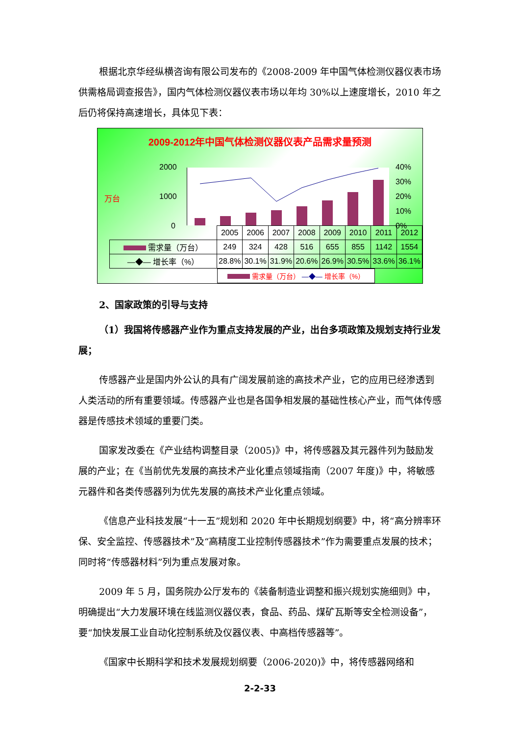根据北京华经纵横咨询有限公司发布的《2008-2009 年中国气体检测仪器仪表市场供需格局调查报告》，国内气体检测仪器仪表市场以年均 30%以上速度增长，2010 年之后仍将保持高速增长，具体见下表：
2009-2012年中国气体检测仪器仪表产品需求量预测
万台
2000
1000
0
40%
30%
20%
10%
0%
| | 2005 | 2006 | 2007 | 2008 | 2009 | 2010 | 2011 | 2012 |
| 需求量（万台） | 249 | 324 | 428 | 516 | 655 | 855 | 1142 | 1554 |
| —◆— 增长率（%） | 28.8% | 30.1% | 31.9% | 20.6% | 26.9% | 30.5% | 33.6% | 36.1% |
需求量（万台） —◆— 增长率（%）
2、国家政策的引导与支持
（1）我国将传感器产业作为重点支持发展的产业，出台多项政策及规划支持行业发展；
传感器产业是国内外公认的具有广阔发展前途的高技术产业，它的应用已经渗透到人类活动的所有重要领域。传感器产业也是各国争相发展的基础性核心产业，而气体传感器是传感技术领域的重要门类。
国家发改委在《产业结构调整目录（2005)》中，将传感器及其元器件列为鼓励发展的产业；在《当前优先发展的高技术产业化重点领域指南（2007 年度)》中，将敏感元器件和各类传感器列为优先发展的高技术产业化重点领域。
《信息产业科技发展“十一五”规划和 2020 年中长期规划纲要》中，将“高分辨率环保、安全监控、传感器技术”及“高精度工业控制传感器技术”作为需要重点发展的技术；同时将“传感器材料”列为重点发展对象。
2009 年 5 月，国务院办公厅发布的《装备制造业调整和振兴规划实施细则》中，明确提出“大力发展环境在线监测仪器仪表，食品、药品、煤矿瓦斯等安全检测设备”，要“加快发展工业自动化控制系统及仪器仪表、中高档传感器等”。
《国家中长期科学和技术发展规划纲要（2006-2020)》中，将传感器网络和
2-2-33